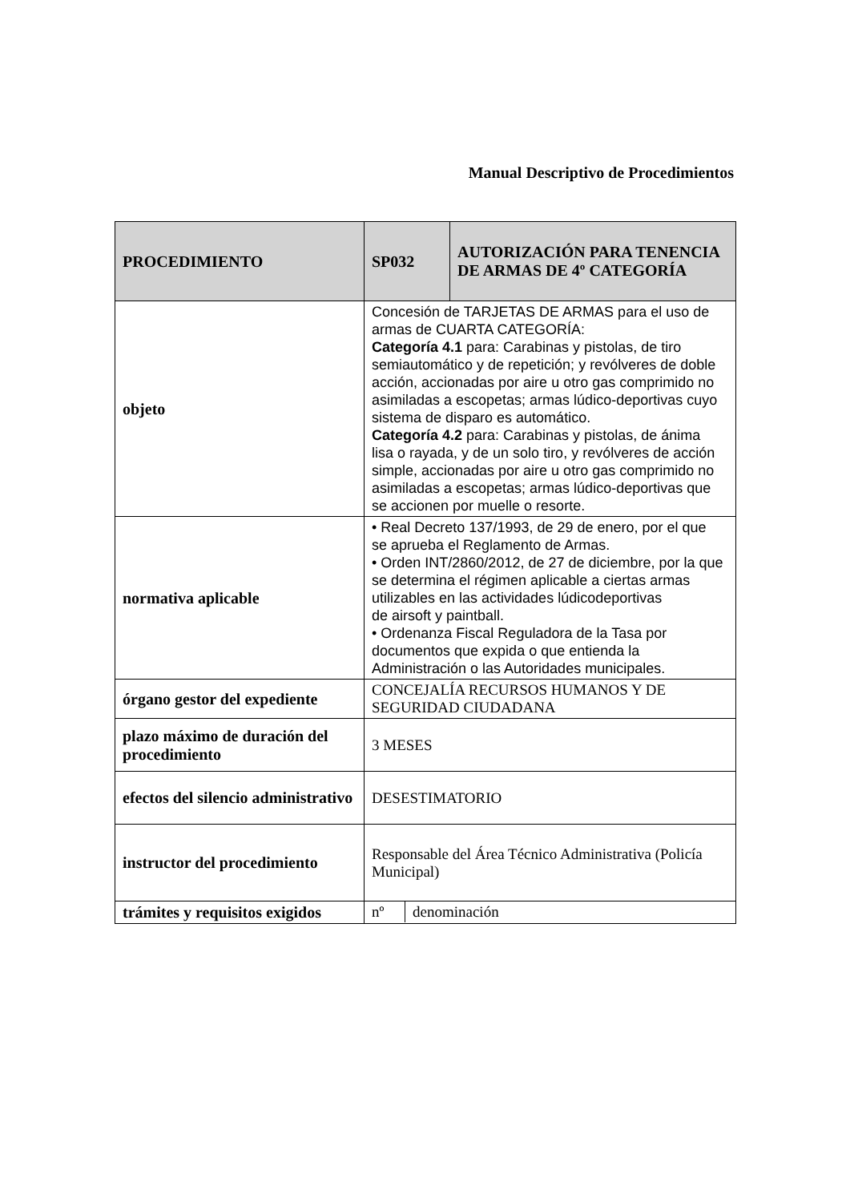Manual Descriptivo de Procedimientos
| PROCEDIMIENTO | SP032 | AUTORIZACIÓN PARA TENENCIA DE ARMAS DE 4º CATEGORÍA |
| objeto | Concesión de TARJETAS DE ARMAS para el uso de armas de CUARTA CATEGORÍA: Categoría 4.1 para: Carabinas y pistolas, de tiro semiautomático y de repetición; y revólveres de doble acción, accionadas por aire u otro gas comprimido no asimiladas a escopetas; armas lúdico-deportivas cuyo sistema de disparo es automático. Categoría 4.2 para: Carabinas y pistolas, de ánima lisa o rayada, y de un solo tiro, y revólveres de acción simple, accionadas por aire u otro gas comprimido no asimiladas a escopetas; armas lúdico-deportivas que se accionen por muelle o resorte. | |
| normativa aplicable | • Real Decreto 137/1993, de 29 de enero, por el que se aprueba el Reglamento de Armas. • Orden INT/2860/2012, de 27 de diciembre, por la que se determina el régimen aplicable a ciertas armas utilizables en las actividades lúdicodeportivas de airsoft y paintball. • Ordenanza Fiscal Reguladora de la Tasa por documentos que expida o que entienda la Administración o las Autoridades municipales. | |
| órgano gestor del expediente | CONCEJALÍA RECURSOS HUMANOS Y DE SEGURIDAD CIUDADANA | |
| plazo máximo de duración del procedimiento | 3 MESES | |
| efectos del silencio administrativo | DESESTIMATORIO | |
| instructor del procedimiento | Responsable del Área Técnico Administrativa (Policía Municipal) | |
| trámites y requisitos exigidos | / nº / denominación / | |